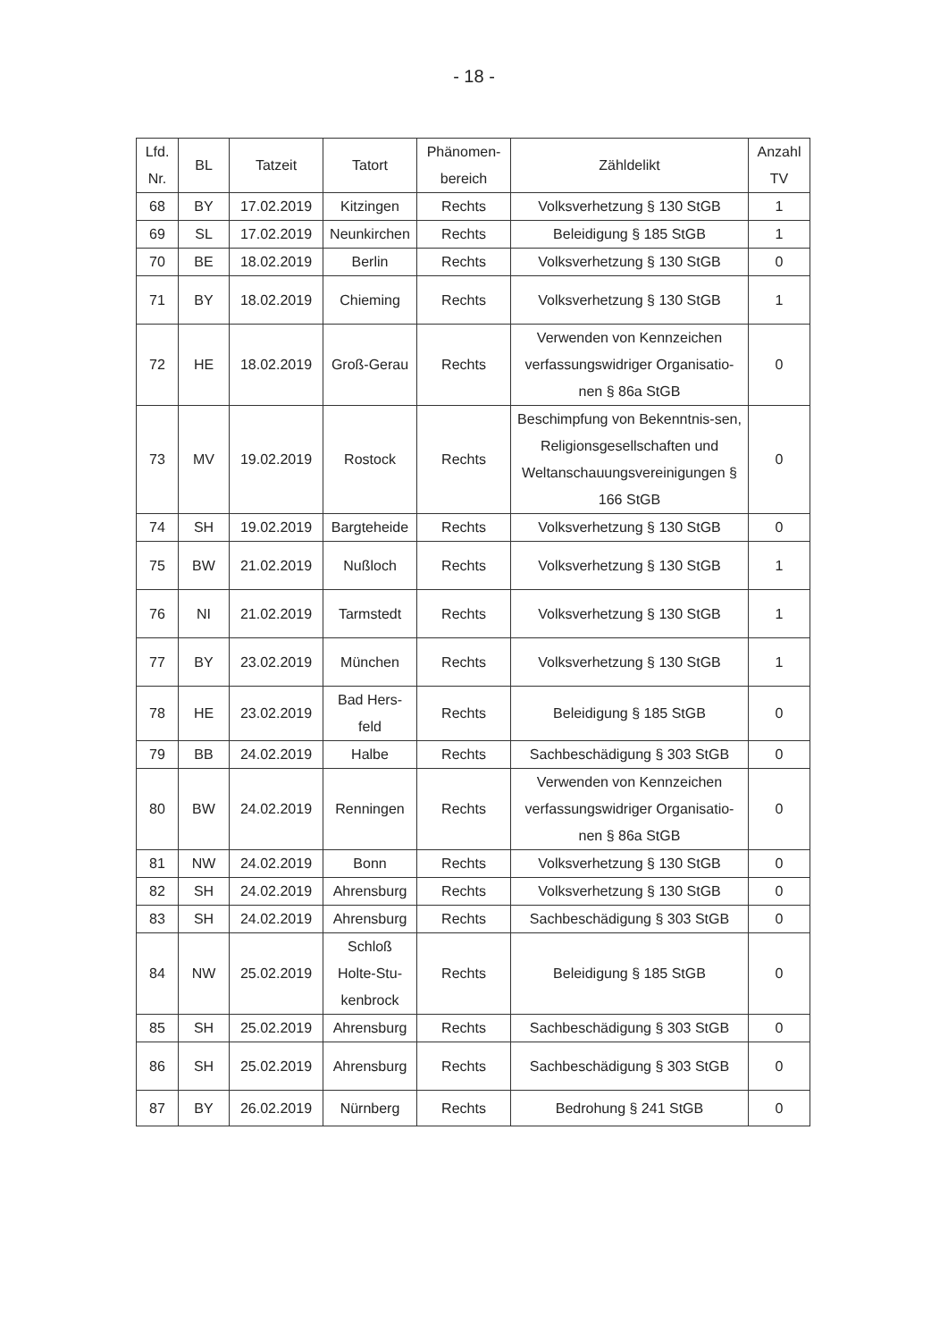- 18 -
| Lfd. Nr. | BL | Tatzeit | Tatort | Phänomen- bereich | Zähldelikt | Anzahl TV |
| --- | --- | --- | --- | --- | --- | --- |
| 68 | BY | 17.02.2019 | Kitzingen | Rechts | Volksverhetzung § 130 StGB | 1 |
| 69 | SL | 17.02.2019 | Neunkirchen | Rechts | Beleidigung § 185 StGB | 1 |
| 70 | BE | 18.02.2019 | Berlin | Rechts | Volksverhetzung § 130 StGB | 0 |
| 71 | BY | 18.02.2019 | Chieming | Rechts | Volksverhetzung § 130 StGB | 1 |
| 72 | HE | 18.02.2019 | Groß-Gerau | Rechts | Verwenden von Kennzeichen verfassungswidriger Organisatio-nen § 86a StGB | 0 |
| 73 | MV | 19.02.2019 | Rostock | Rechts | Beschimpfung von Bekenntnis-sen, Religionsgesellschaften und Weltanschauungsvereinigungen § 166 StGB | 0 |
| 74 | SH | 19.02.2019 | Bargteheide | Rechts | Volksverhetzung § 130 StGB | 0 |
| 75 | BW | 21.02.2019 | Nußloch | Rechts | Volksverhetzung § 130 StGB | 1 |
| 76 | NI | 21.02.2019 | Tarmstedt | Rechts | Volksverhetzung § 130 StGB | 1 |
| 77 | BY | 23.02.2019 | München | Rechts | Volksverhetzung § 130 StGB | 1 |
| 78 | HE | 23.02.2019 | Bad Hers-feld | Rechts | Beleidigung § 185 StGB | 0 |
| 79 | BB | 24.02.2019 | Halbe | Rechts | Sachbeschädigung § 303 StGB | 0 |
| 80 | BW | 24.02.2019 | Renningen | Rechts | Verwenden von Kennzeichen verfassungswidriger Organisatio-nen § 86a StGB | 0 |
| 81 | NW | 24.02.2019 | Bonn | Rechts | Volksverhetzung § 130 StGB | 0 |
| 82 | SH | 24.02.2019 | Ahrensburg | Rechts | Volksverhetzung § 130 StGB | 0 |
| 83 | SH | 24.02.2019 | Ahrensburg | Rechts | Sachbeschädigung § 303 StGB | 0 |
| 84 | NW | 25.02.2019 | Schloß Holte-Stu-kenbrock | Rechts | Beleidigung § 185 StGB | 0 |
| 85 | SH | 25.02.2019 | Ahrensburg | Rechts | Sachbeschädigung § 303 StGB | 0 |
| 86 | SH | 25.02.2019 | Ahrensburg | Rechts | Sachbeschädigung § 303 StGB | 0 |
| 87 | BY | 26.02.2019 | Nürnberg | Rechts | Bedrohung § 241 StGB | 0 |